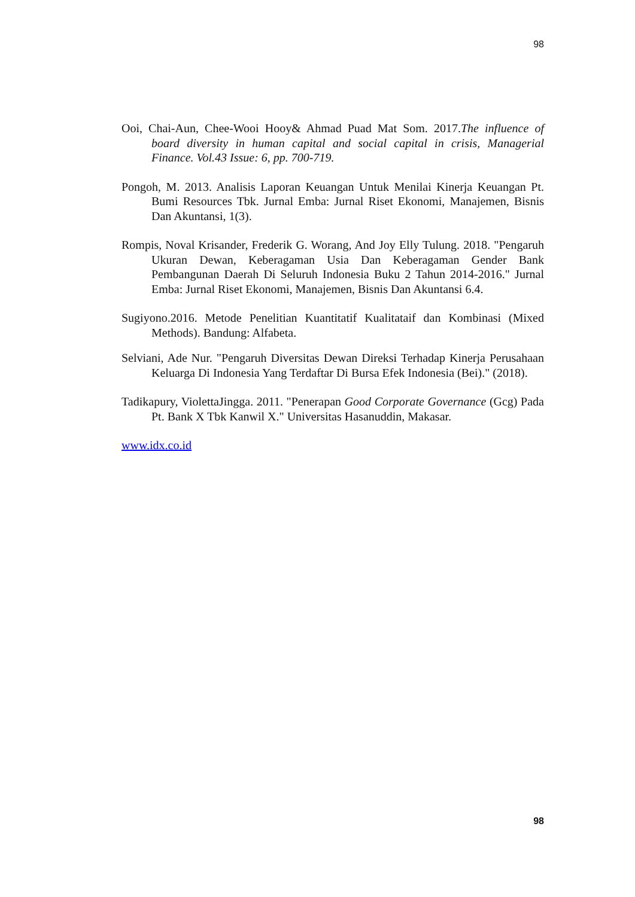98
Ooi, Chai-Aun, Chee-Wooi Hooy& Ahmad Puad Mat Som. 2017.The influence of board diversity in human capital and social capital in crisis, Managerial Finance. Vol.43 Issue: 6, pp. 700-719.
Pongoh, M. 2013. Analisis Laporan Keuangan Untuk Menilai Kinerja Keuangan Pt. Bumi Resources Tbk. Jurnal Emba: Jurnal Riset Ekonomi, Manajemen, Bisnis Dan Akuntansi, 1(3).
Rompis, Noval Krisander, Frederik G. Worang, And Joy Elly Tulung. 2018. "Pengaruh Ukuran Dewan, Keberagaman Usia Dan Keberagaman Gender Bank Pembangunan Daerah Di Seluruh Indonesia Buku 2 Tahun 2014-2016." Jurnal Emba: Jurnal Riset Ekonomi, Manajemen, Bisnis Dan Akuntansi 6.4.
Sugiyono.2016. Metode Penelitian Kuantitatif Kualitataif dan Kombinasi (Mixed Methods). Bandung: Alfabeta.
Selviani, Ade Nur. "Pengaruh Diversitas Dewan Direksi Terhadap Kinerja Perusahaan Keluarga Di Indonesia Yang Terdaftar Di Bursa Efek Indonesia (Bei)." (2018).
Tadikapury, ViolettaJingga. 2011. "Penerapan Good Corporate Governance (Gcg) Pada Pt. Bank X Tbk Kanwil X." Universitas Hasanuddin, Makasar.
www.idx.co.id
98